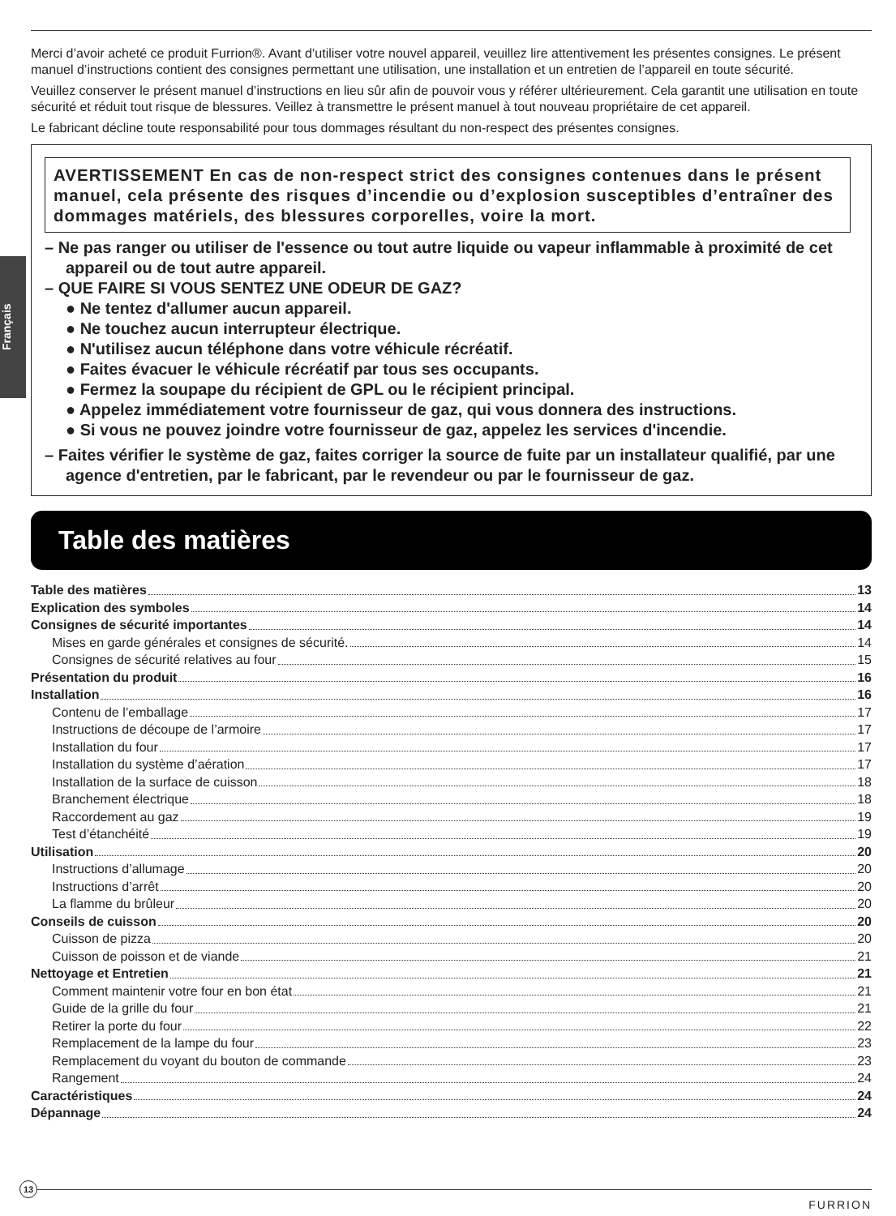Français
Merci d’avoir acheté ce produit Furrion®. Avant d’utiliser votre nouvel appareil, veuillez lire attentivement les présentes consignes. Le présent manuel d’instructions contient des consignes permettant une utilisation, une installation et un entretien de l’appareil en toute sécurité.
Veuillez conserver le présent manuel d’instructions en lieu sûr afin de pouvoir vous y référer ultérieurement. Cela garantit une utilisation en toute sécurité et réduit tout risque de blessures. Veillez à transmettre le présent manuel à tout nouveau propriétaire de cet appareil.
Le fabricant décline toute responsabilité pour tous dommages résultant du non-respect des présentes consignes.
AVERTISSEMENT En cas de non-respect strict des consignes contenues dans le présent manuel, cela présente des risques d’incendie ou d’explosion susceptibles d’entraîner des dommages matériels, des blessures corporelles, voire la mort.
– Ne pas ranger ou utiliser de l'essence ou tout autre liquide ou vapeur inflammable à proximité de cet appareil ou de tout autre appareil.
– QUE FAIRE SI VOUS SENTEZ UNE ODEUR DE GAZ?
● Ne tentez d'allumer aucun appareil.
● Ne touchez aucun interrupteur électrique.
● N'utilisez aucun téléphone dans votre véhicule récréatif.
● Faites évacuer le véhicule récréatif par tous ses occupants.
● Fermez la soupape du récipient de GPL ou le récipient principal.
● Appelez immédiatement votre fournisseur de gaz, qui vous donnera des instructions.
● Si vous ne pouvez joindre votre fournisseur de gaz, appelez les services d'incendie.
– Faites vérifier le système de gaz, faites corriger la source de fuite par un installateur qualifié, par une agence d'entretien, par le fabricant, par le revendeur ou par le fournisseur de gaz.
Table des matières
Table des matières 13
Explication des symboles 14
Consignes de sécurité importantes 14
Mises en garde générales et consignes de sécurité. 14
Consignes de sécurité relatives au four 15
Présentation du produit 16
Installation 16
Contenu de l’emballage 17
Instructions de découpe de l’armoire 17
Installation du four 17
Installation du système d’aération 17
Installation de la surface de cuisson 18
Branchement électrique 18
Raccordement au gaz 19
Test d’étanchéité 19
Utilisation 20
Instructions d’allumage 20
Instructions d’arrêt 20
La flamme du brûleur 20
Conseils de cuisson 20
Cuisson de pizza 20
Cuisson de poisson et de viande 21
Nettoyage et Entretien 21
Comment maintenir votre four en bon état 21
Guide de la grille du four 21
Retirer la porte du four 22
Remplacement de la lampe du four 23
Remplacement du voyant du bouton de commande 23
Rangement 24
Caractéristiques 24
Dépannage 24
13
FURRION